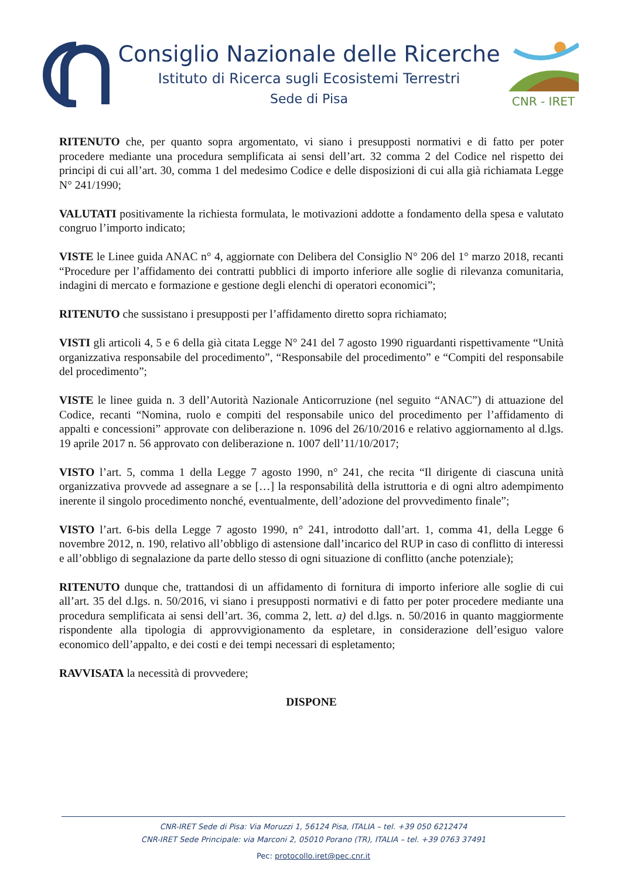Consiglio Nazionale delle Ricerche
Istituto di Ricerca sugli Ecosistemi Terrestri
Sede di Pisa
CNR - IRET
RITENUTO che, per quanto sopra argomentato, vi siano i presupposti normativi e di fatto per poter procedere mediante una procedura semplificata ai sensi dell’art. 32 comma 2 del Codice nel rispetto dei principi di cui all’art. 30, comma 1 del medesimo Codice e delle disposizioni di cui alla già richiamata Legge N° 241/1990;
VALUTATI positivamente la richiesta formulata, le motivazioni addotte a fondamento della spesa e valutato congruo l’importo indicato;
VISTE le Linee guida ANAC n° 4, aggiornate con Delibera del Consiglio N° 206 del 1° marzo 2018, recanti “Procedure per l’affidamento dei contratti pubblici di importo inferiore alle soglie di rilevanza comunitaria, indagini di mercato e formazione e gestione degli elenchi di operatori economici”;
RITENUTO che sussistano i presupposti per l’affidamento diretto sopra richiamato;
VISTI gli articoli 4, 5 e 6 della già citata Legge N° 241 del 7 agosto 1990 riguardanti rispettivamente “Unità organizzativa responsabile del procedimento”, “Responsabile del procedimento” e “Compiti del responsabile del procedimento”;
VISTE le linee guida n. 3 dell’Autorità Nazionale Anticorruzione (nel seguito “ANAC”) di attuazione del Codice, recanti “Nomina, ruolo e compiti del responsabile unico del procedimento per l’affidamento di appalti e concessioni” approvate con deliberazione n. 1096 del 26/10/2016 e relativo aggiornamento al d.lgs. 19 aprile 2017 n. 56 approvato con deliberazione n. 1007 dell’11/10/2017;
VISTO l’art. 5, comma 1 della Legge 7 agosto 1990, n° 241, che recita “Il dirigente di ciascuna unità organizzativa provvede ad assegnare a se […] la responsabilità della istruttoria e di ogni altro adempimento inerente il singolo procedimento nonché, eventualmente, dell’adozione del provvedimento finale”;
VISTO l’art. 6-bis della Legge 7 agosto 1990, n° 241, introdotto dall’art. 1, comma 41, della Legge 6 novembre 2012, n. 190, relativo all’obbligo di astensione dall’incarico del RUP in caso di conflitto di interessi e all’obbligo di segnalazione da parte dello stesso di ogni situazione di conflitto (anche potenziale);
RITENUTO dunque che, trattandosi di un affidamento di fornitura di importo inferiore alle soglie di cui all’art. 35 del d.lgs. n. 50/2016, vi siano i presupposti normativi e di fatto per poter procedere mediante una procedura semplificata ai sensi dell’art. 36, comma 2, lett. a) del d.lgs. n. 50/2016 in quanto maggiormente rispondente alla tipologia di approvvigionamento da espletare, in considerazione dell’esiguo valore economico dell’appalto, e dei costi e dei tempi necessari di espletamento;
RAVVISATA la necessità di provvedere;
DISPONE
CNR-IRET Sede di Pisa: Via Moruzzi 1, 56124 Pisa, ITALIA – tel. +39 050 6212474
CNR-IRET Sede Principale: via Marconi 2, 05010 Porano (TR), ITALIA – tel. +39 0763 37491
Pec: protocollo.iret@pec.cnr.it